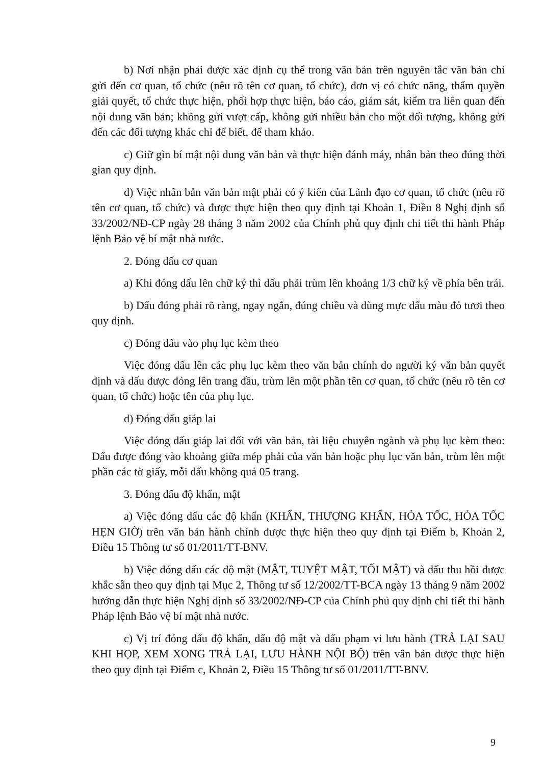b) Nơi nhận phải được xác định cụ thể trong văn bản trên nguyên tắc văn bản chỉ gửi đến cơ quan, tổ chức (nêu rõ tên cơ quan, tổ chức), đơn vị có chức năng, thẩm quyền giải quyết, tổ chức thực hiện, phối hợp thực hiện, báo cáo, giám sát, kiểm tra liên quan đến nội dung văn bản; không gửi vượt cấp, không gửi nhiều bản cho một đối tượng, không gửi đến các đối tượng khác chỉ để biết, để tham khảo.
c) Giữ gìn bí mật nội dung văn bản và thực hiện đánh máy, nhân bản theo đúng thời gian quy định.
d) Việc nhân bản văn bản mật phải có ý kiến của Lãnh đạo cơ quan, tổ chức (nêu rõ tên cơ quan, tổ chức) và được thực hiện theo quy định tại Khoản 1, Điều 8 Nghị định số 33/2002/NĐ-CP ngày 28 tháng 3 năm 2002 của Chính phủ quy định chi tiết thi hành Pháp lệnh Bảo vệ bí mật nhà nước.
2. Đóng dấu cơ quan
a) Khi đóng dấu lên chữ ký thì dấu phải trùm lên khoảng 1/3 chữ ký về phía bên trái.
b) Dấu đóng phải rõ ràng, ngay ngắn, đúng chiều và dùng mực dấu màu đỏ tươi theo quy định.
c) Đóng dấu vào phụ lục kèm theo
Việc đóng dấu lên các phụ lục kèm theo văn bản chính do người ký văn bản quyết định và dấu được đóng lên trang đầu, trùm lên một phần tên cơ quan, tổ chức (nêu rõ tên cơ quan, tổ chức) hoặc tên của phụ lục.
d) Đóng dấu giáp lai
Việc đóng dấu giáp lai đối với văn bản, tài liệu chuyên ngành và phụ lục kèm theo: Dấu được đóng vào khoảng giữa mép phải của văn bản hoặc phụ lục văn bản, trùm lên một phần các tờ giấy, mỗi dấu không quá 05 trang.
3. Đóng dấu độ khẩn, mật
a) Việc đóng dấu các độ khẩn (KHẨN, THƯỢNG KHẨN, HỎA TỐC, HỎA TỐC HẸN GIỜ) trên văn bản hành chính được thực hiện theo quy định tại Điểm b, Khoản 2, Điều 15 Thông tư số 01/2011/TT-BNV.
b) Việc đóng dấu các độ mật (MẬT, TUYỆT MẬT, TỐI MẬT) và dấu thu hồi được khắc sẵn theo quy định tại Mục 2, Thông tư số 12/2002/TT-BCA ngày 13 tháng 9 năm 2002 hướng dẫn thực hiện Nghị định số 33/2002/NĐ-CP của Chính phủ quy định chi tiết thi hành Pháp lệnh Bảo vệ bí mật nhà nước.
c) Vị trí đóng dấu độ khẩn, dấu độ mật và dấu phạm vi lưu hành (TRẢ LẠI SAU KHI HỌP, XEM XONG TRẢ LẠI, LƯU HÀNH NỘI BỘ) trên văn bản được thực hiện theo quy định tại Điểm c, Khoản 2, Điều 15 Thông tư số 01/2011/TT-BNV.
9